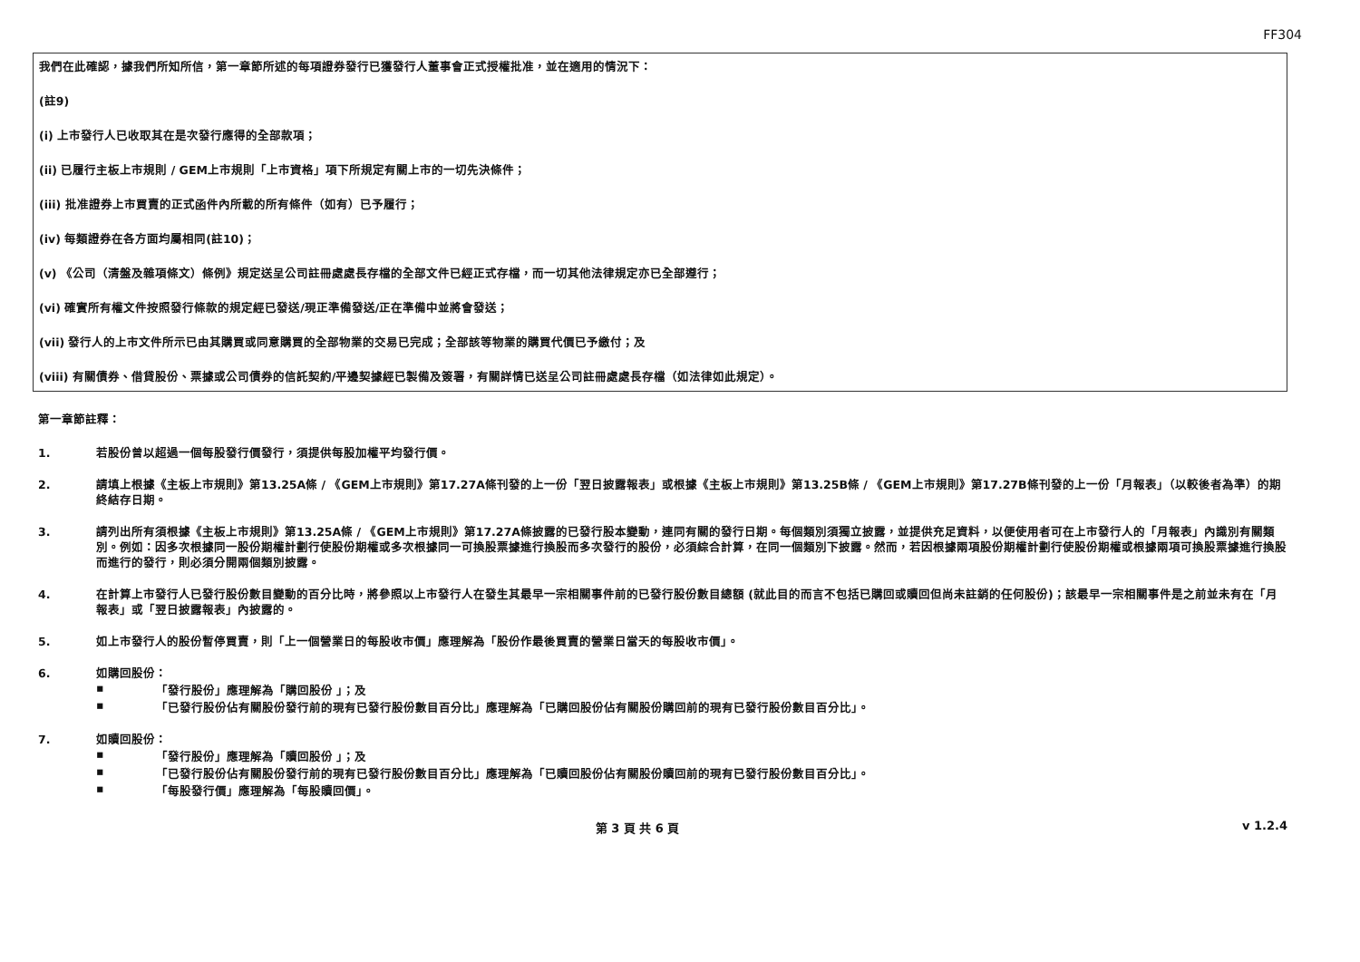FF304
我們在此確認，據我們所知所信，第一章節所述的每項證券發行已獲發行人董事會正式授權批准，並在適用的情況下：
(註9)
(i) 上市發行人已收取其在是次發行應得的全部款項；
(ii) 已履行主板上市規則 / GEM上市規則「上市資格」項下所規定有關上市的一切先決條件；
(iii) 批准證券上市買賣的正式函件內所載的所有條件（如有）已予履行；
(iv) 每類證券在各方面均屬相同(註10)；
(v) 《公司（清盤及雜項條文）條例》規定送呈公司註冊處處長存檔的全部文件已經正式存檔，而一切其他法律規定亦已全部遵行；
(vi) 確實所有權文件按照發行條款的規定經已發送/現正準備發送/正在準備中並將會發送；
(vii) 發行人的上市文件所示已由其購買或同意購買的全部物業的交易已完成；全部該等物業的購買代價已予繳付；及
(viii) 有關債券、借貸股份、票據或公司債券的信託契約/平邊契據經已製備及簽署，有關詳情已送呈公司註冊處處長存檔（如法律如此規定）。
第一章節註釋：
1. 若股份曾以超過一個每股發行價發行，須提供每股加權平均發行價。
2. 請填上根據《主板上市規則》第13.25A條 / 《GEM上市規則》第17.27A條刊發的上一份「翌日披露報表」或根據《主板上市規則》第13.25B條 / 《GEM上市規則》第17.27B條刊發的上一份「月報表」（以較後者為準）的期終結存日期。
3. 請列出所有須根據《主板上市規則》第13.25A條 / 《GEM上市規則》第17.27A條披露的已發行股本變動，連同有關的發行日期。每個類別須獨立披露，並提供充足資料，以便使用者可在上市發行人的「月報表」內識別有關類別。例如：因多次根據同一股份期權計劃行使股份期權或多次根據同一可換股票據進行換股而多次發行的股份，必須綜合計算，在同一個類別下披露。然而，若因根據兩項股份期權計劃行使股份期權或根據兩項可換股票據進行換股而進行的發行，則必須分開兩個類別披露。
4. 在計算上市發行人已發行股份數目變動的百分比時，將參照以上市發行人在發生其最早一宗相關事件前的已發行股份數目總額 (就此目的而言不包括已購回或贖回但尚未註銷的任何股份)；該最早一宗相關事件是之前並未有在「月報表」或「翌日披露報表」內披露的。
5. 如上市發行人的股份暫停買賣，則「上一個營業日的每股收市價」應理解為「股份作最後買賣的營業日當天的每股收市價」。
6. 如購回股份：
▪ 「發行股份」應理解為「購回股份 」；及
▪ 「已發行股份佔有關股份發行前的現有已發行股份數目百分比」應理解為「已購回股份佔有關股份購回前的現有已發行股份數目百分比」。
7. 如贖回股份：
▪ 「發行股份」應理解為「贖回股份 」；及
▪ 「已發行股份佔有關股份發行前的現有已發行股份數目百分比」應理解為「已贖回股份佔有關股份贖回前的現有已發行股份數目百分比」。
▪ 「每股發行價」應理解為「每股贖回價」。
第 3 頁 共 6 頁 v 1.2.4